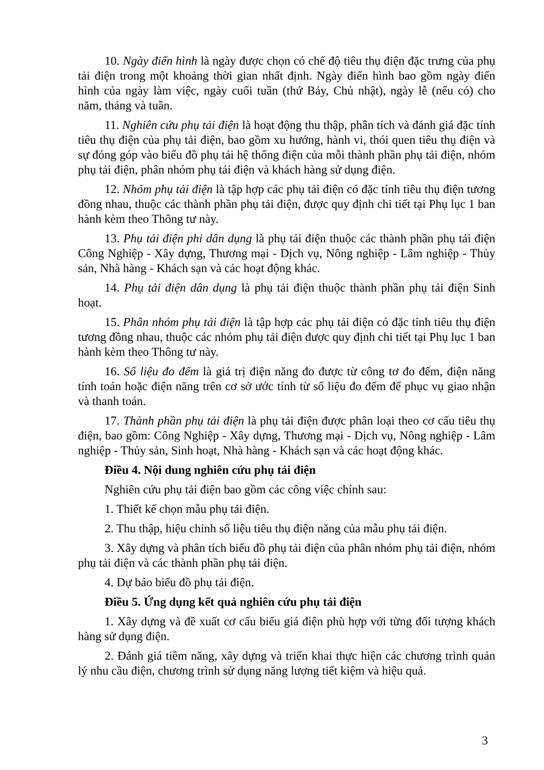10. Ngày điển hình là ngày được chọn có chế độ tiêu thụ điện đặc trưng của phụ tải điện trong một khoảng thời gian nhất định. Ngày điển hình bao gồm ngày điển hình của ngày làm việc, ngày cuối tuần (thứ Bảy, Chủ nhật), ngày lễ (nếu có) cho năm, tháng và tuần.
11. Nghiên cứu phụ tải điện là hoạt động thu thập, phân tích và đánh giá đặc tính tiêu thụ điện của phụ tải điện, bao gồm xu hướng, hành vi, thói quen tiêu thụ điện và sự đóng góp vào biểu đồ phụ tải hệ thống điện của mỗi thành phần phụ tải điện, nhóm phụ tải điện, phân nhóm phụ tải điện và khách hàng sử dụng điện.
12. Nhóm phụ tải điện là tập hợp các phụ tải điện có đặc tính tiêu thụ điện tương đồng nhau, thuộc các thành phần phụ tải điện, được quy định chi tiết tại Phụ lục 1 ban hành kèm theo Thông tư này.
13. Phụ tải điện phi dân dụng là phụ tải điện thuộc các thành phần phụ tải điện Công Nghiệp - Xây dựng, Thương mại - Dịch vụ, Nông nghiệp - Lâm nghiệp - Thủy sản, Nhà hàng - Khách sạn và các hoạt động khác.
14. Phụ tải điện dân dụng là phụ tải điện thuộc thành phần phụ tải điện Sinh hoạt.
15. Phân nhóm phụ tải điện là tập hợp các phụ tải điện có đặc tính tiêu thụ điện tương đồng nhau, thuộc các nhóm phụ tải điện được quy định chi tiết tại Phụ lục 1 ban hành kèm theo Thông tư này.
16. Số liệu đo đếm là giá trị điện năng đo được từ công tơ đo đếm, điện năng tính toán hoặc điện năng trên cơ sở ước tính từ số liệu đo đếm để phục vụ giao nhận và thanh toán.
17. Thành phần phụ tải điện là phụ tải điện được phân loại theo cơ cấu tiêu thụ điện, bao gồm: Công Nghiệp - Xây dựng, Thương mại - Dịch vụ, Nông nghiệp - Lâm nghiệp - Thủy sản, Sinh hoạt, Nhà hàng - Khách sạn và các hoạt động khác.
Điều 4. Nội dung nghiên cứu phụ tải điện
Nghiên cứu phụ tải điện bao gồm các công việc chính sau:
1. Thiết kế chọn mẫu phụ tải điện.
2. Thu thập, hiệu chỉnh số liệu tiêu thụ điện năng của mẫu phụ tải điện.
3. Xây dựng và phân tích biểu đồ phụ tải điện của phân nhóm phụ tải điện, nhóm phụ tải điện và các thành phần phụ tải điện.
4. Dự báo biểu đồ phụ tải điện.
Điều 5. Ứng dụng kết quả nghiên cứu phụ tải điện
1. Xây dựng và đề xuất cơ cấu biểu giá điện phù hợp với từng đối tượng khách hàng sử dụng điện.
2. Đánh giá tiềm năng, xây dựng và triển khai thực hiện các chương trình quản lý nhu cầu điện, chương trình sử dụng năng lượng tiết kiệm và hiệu quả.
3